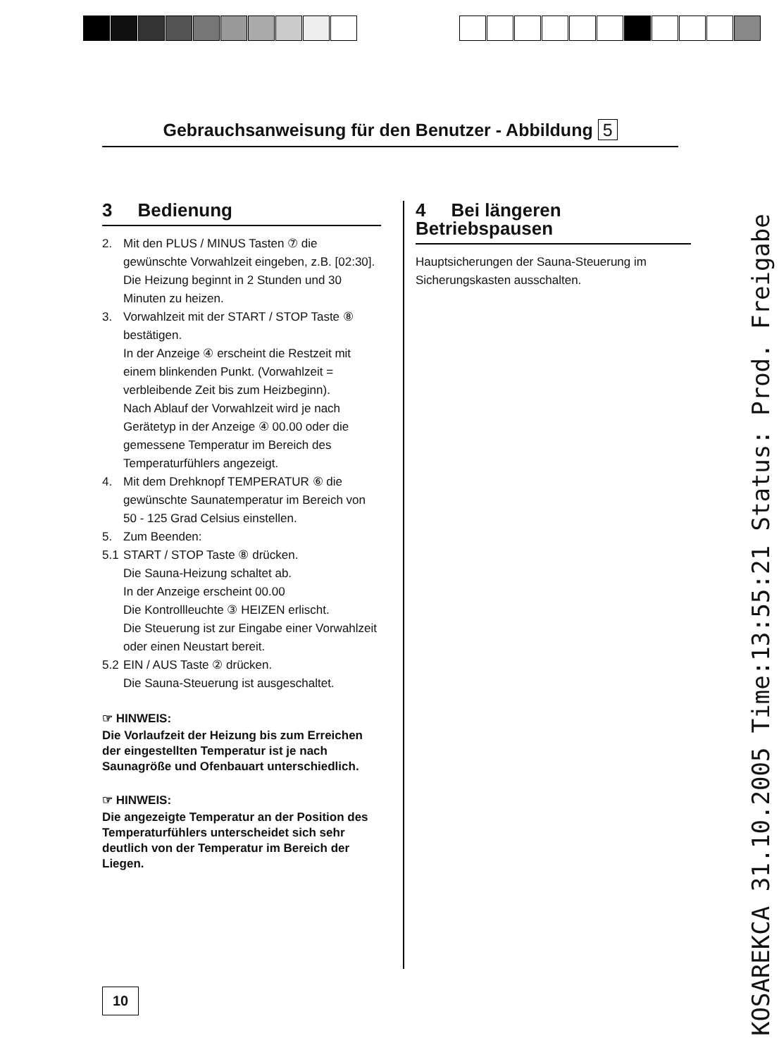Gebrauchsanweisung für den Benutzer - Abbildung 5
3 Bedienung
2. Mit den PLUS / MINUS Tasten ⑦ die gewünschte Vorwahlzeit eingeben, z.B. [02:30].
Die Heizung beginnt in 2 Stunden und 30 Minuten zu heizen.
3. Vorwahlzeit mit der START / STOP Taste ⑧ bestätigen.
In der Anzeige ④ erscheint die Restzeit mit einem blinkenden Punkt. (Vorwahlzeit = verbleibende Zeit bis zum Heizbeginn).
Nach Ablauf der Vorwahlzeit wird je nach Gerätetyp in der Anzeige ④ 00.00 oder die gemessene Temperatur im Bereich des Temperaturfühlers angezeigt.
4. Mit dem Drehknopf TEMPERATUR ⑥ die gewünschte Saunatemperatur im Bereich von 50 - 125 Grad Celsius einstellen.
5. Zum Beenden:
5.1 START / STOP Taste ⑧ drücken.
Die Sauna-Heizung schaltet ab.
In der Anzeige erscheint 00.00
Die Kontrollleuchte ③ HEIZEN erlischt.
Die Steuerung ist zur Eingabe einer Vorwahlzeit oder einen Neustart bereit.
5.2 EIN / AUS Taste ② drücken.
Die Sauna-Steuerung ist ausgeschaltet.
☞ HINWEIS:
Die Vorlaufzeit der Heizung bis zum Erreichen der eingestellten Temperatur ist je nach Saunagröße und Ofenbauart unterschiedlich.
☞ HINWEIS:
Die angezeigte Temperatur an der Position des Temperaturfühlers unterscheidet sich sehr deutlich von der Temperatur im Bereich der Liegen.
4 Bei längeren Betriebspausen
Hauptsicherungen der Sauna-Steuerung im Sicherungskasten ausschalten.
10
KOSAREKCA 31.10.2005 Time:13:55:21 Status: Prod. Freigabe